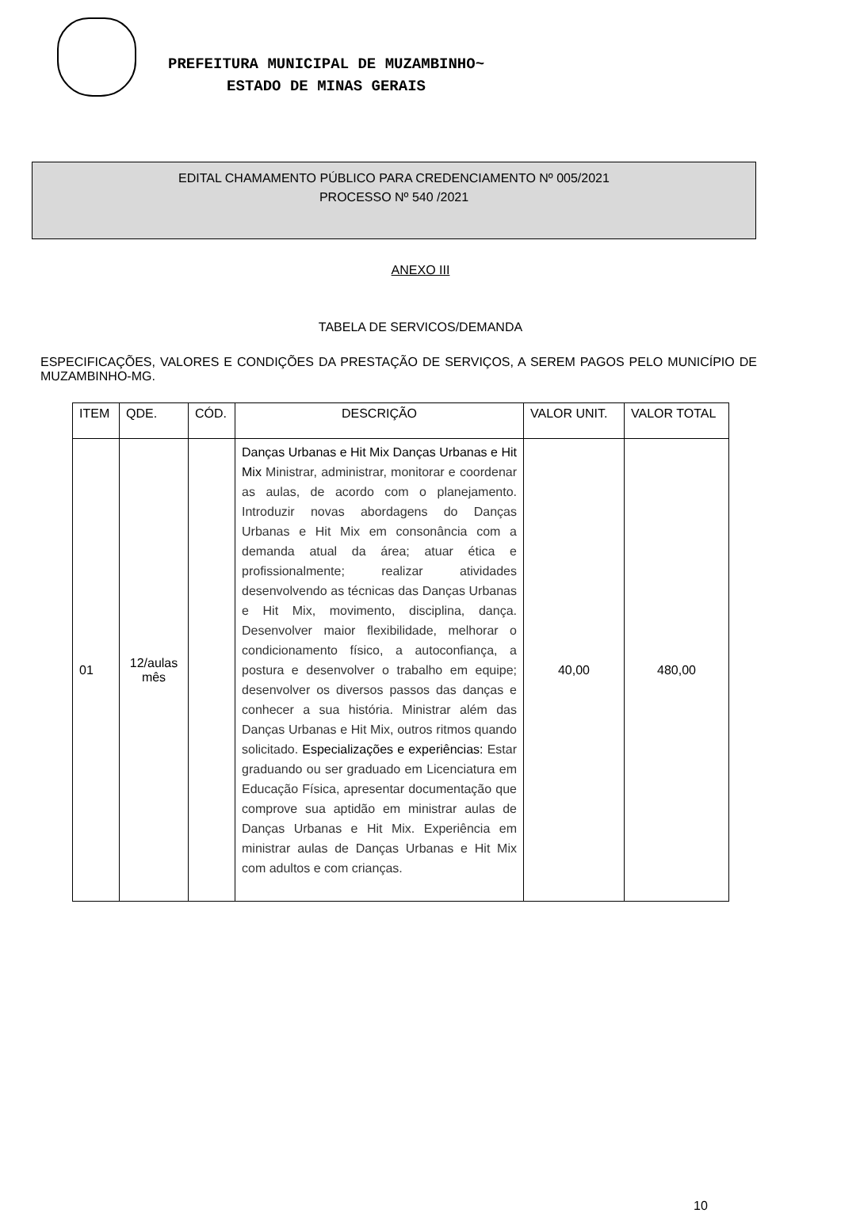PREFEITURA MUNICIPAL DE MUZAMBINHO~
ESTADO DE MINAS GERAIS
EDITAL CHAMAMENTO PÚBLICO PARA CREDENCIAMENTO Nº 005/2021
PROCESSO Nº 540 /2021
ANEXO III
TABELA DE SERVICOS/DEMANDA
ESPECIFICAÇÕES, VALORES E CONDIÇÕES DA PRESTAÇÃO DE SERVIÇOS, A SEREM PAGOS PELO MUNICÍPIO DE MUZAMBINHO-MG.
| ITEM | QDE. | CÓD. | DESCRIÇÃO | VALOR UNIT. | VALOR TOTAL |
| --- | --- | --- | --- | --- | --- |
| 01 | 12/aulas mês | | Danças Urbanas e Hit Mix Danças Urbanas e Hit Mix Ministrar, administrar, monitorar e coordenar as aulas, de acordo com o planejamento. Introduzir novas abordagens do Danças Urbanas e Hit Mix em consonância com a demanda atual da área; atuar ética e profissionalmente; realizar atividades desenvolvendo as técnicas das Danças Urbanas e Hit Mix, movimento, disciplina, dança. Desenvolver maior flexibilidade, melhorar o condicionamento físico, a autoconfiança, a postura e desenvolver o trabalho em equipe; desenvolver os diversos passos das danças e conhecer a sua história. Ministrar além das Danças Urbanas e Hit Mix, outros ritmos quando solicitado. Especializações e experiências: Estar graduando ou ser graduado em Licenciatura em Educação Física, apresentar documentação que comprove sua aptidão em ministrar aulas de Danças Urbanas e Hit Mix. Experiência em ministrar aulas de Danças Urbanas e Hit Mix com adultos e com crianças. | 40,00 | 480,00 |
10